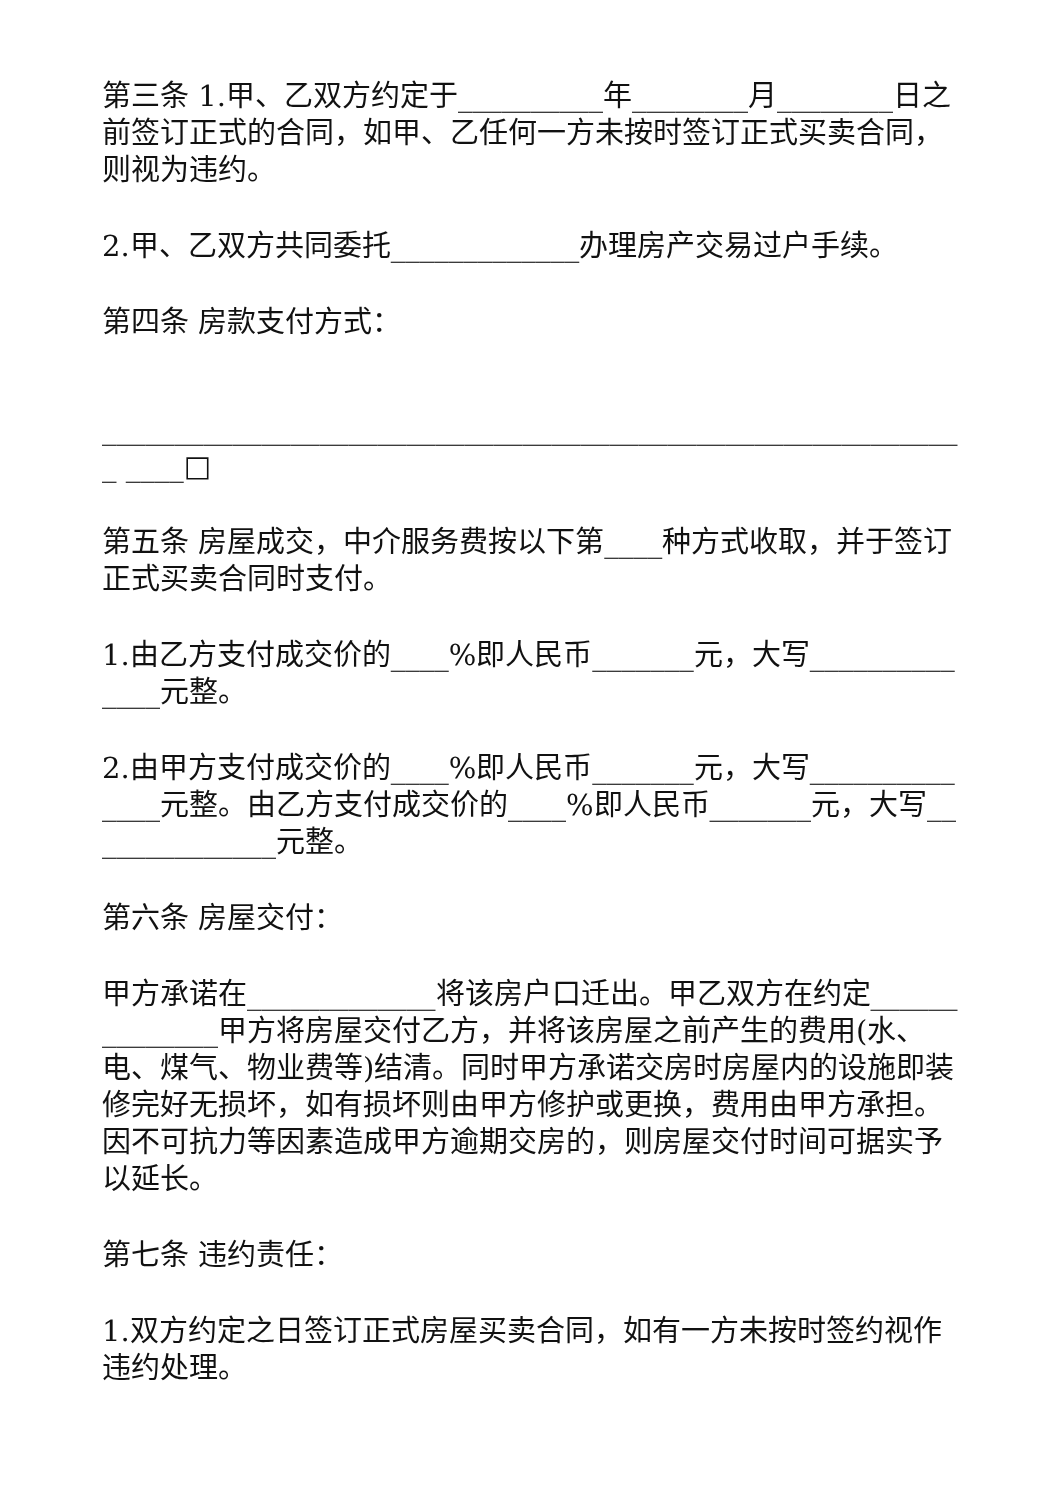第三条 1.甲、乙双方约定于__________年________月________日之前签订正式的合同，如甲、乙任何一方未按时签订正式买卖合同，则视为违约。
2.甲、乙双方共同委托_____________办理房产交易过户手续。
第四条 房款支付方式：
____________________________________________________________ ____□
第五条 房屋成交，中介服务费按以下第____种方式收取，并于签订正式买卖合同时支付。
1.由乙方支付成交价的____%即人民币_______元，大写______________元整。
2.由甲方支付成交价的____%即人民币_______元，大写______________元整。由乙方支付成交价的____%即人民币_______元，大写______________元整。
第六条 房屋交付：
甲方承诺在_____________将该房户口迁出。甲乙双方在约定______________甲方将房屋交付乙方，并将该房屋之前产生的费用(水、电、煤气、物业费等)结清。同时甲方承诺交房时房屋内的设施即装修完好无损坏，如有损坏则由甲方修护或更换，费用由甲方承担。因不可抗力等因素造成甲方逾期交房的，则房屋交付时间可据实予以延长。
第七条 违约责任：
1.双方约定之日签订正式房屋买卖合同，如有一方未按时签约视作违约处理。